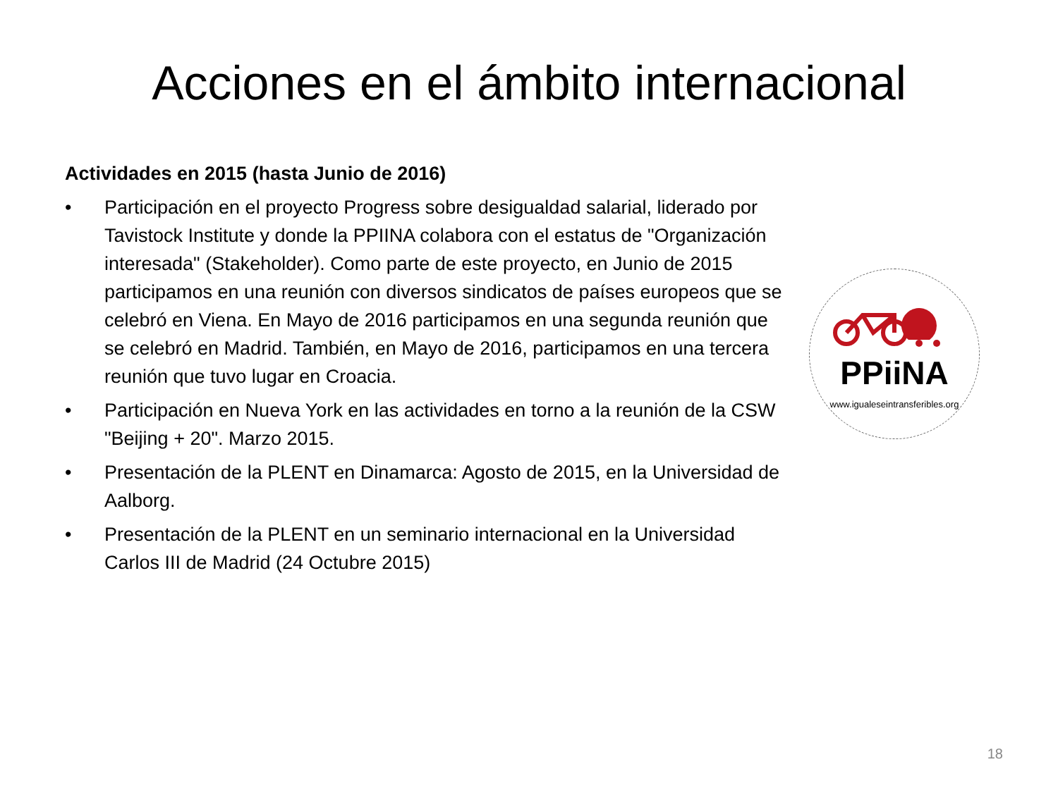Acciones en el ámbito internacional
Actividades en 2015 (hasta Junio de 2016)
• Participación en el proyecto Progress sobre desigualdad salarial, liderado por Tavistock Institute y donde la PPIINA colabora con el estatus de "Organización interesada" (Stakeholder). Como parte de este proyecto, en Junio de 2015 participamos en una reunión con diversos sindicatos de países europeos que se celebró en Viena. En Mayo de 2016 participamos en una segunda reunión que se celebró en Madrid. También, en Mayo de 2016, participamos en una tercera reunión que tuvo lugar en Croacia.
• Participación en Nueva York en las actividades en torno a la reunión de la CSW "Beijing + 20". Marzo 2015.
• Presentación de la PLENT en Dinamarca: Agosto de 2015, en la Universidad de Aalborg.
• Presentación de la PLENT en un seminario internacional en la Universidad Carlos III de Madrid (24 Octubre 2015)
PPiiNA
www.igualeseintransferibles.org
18